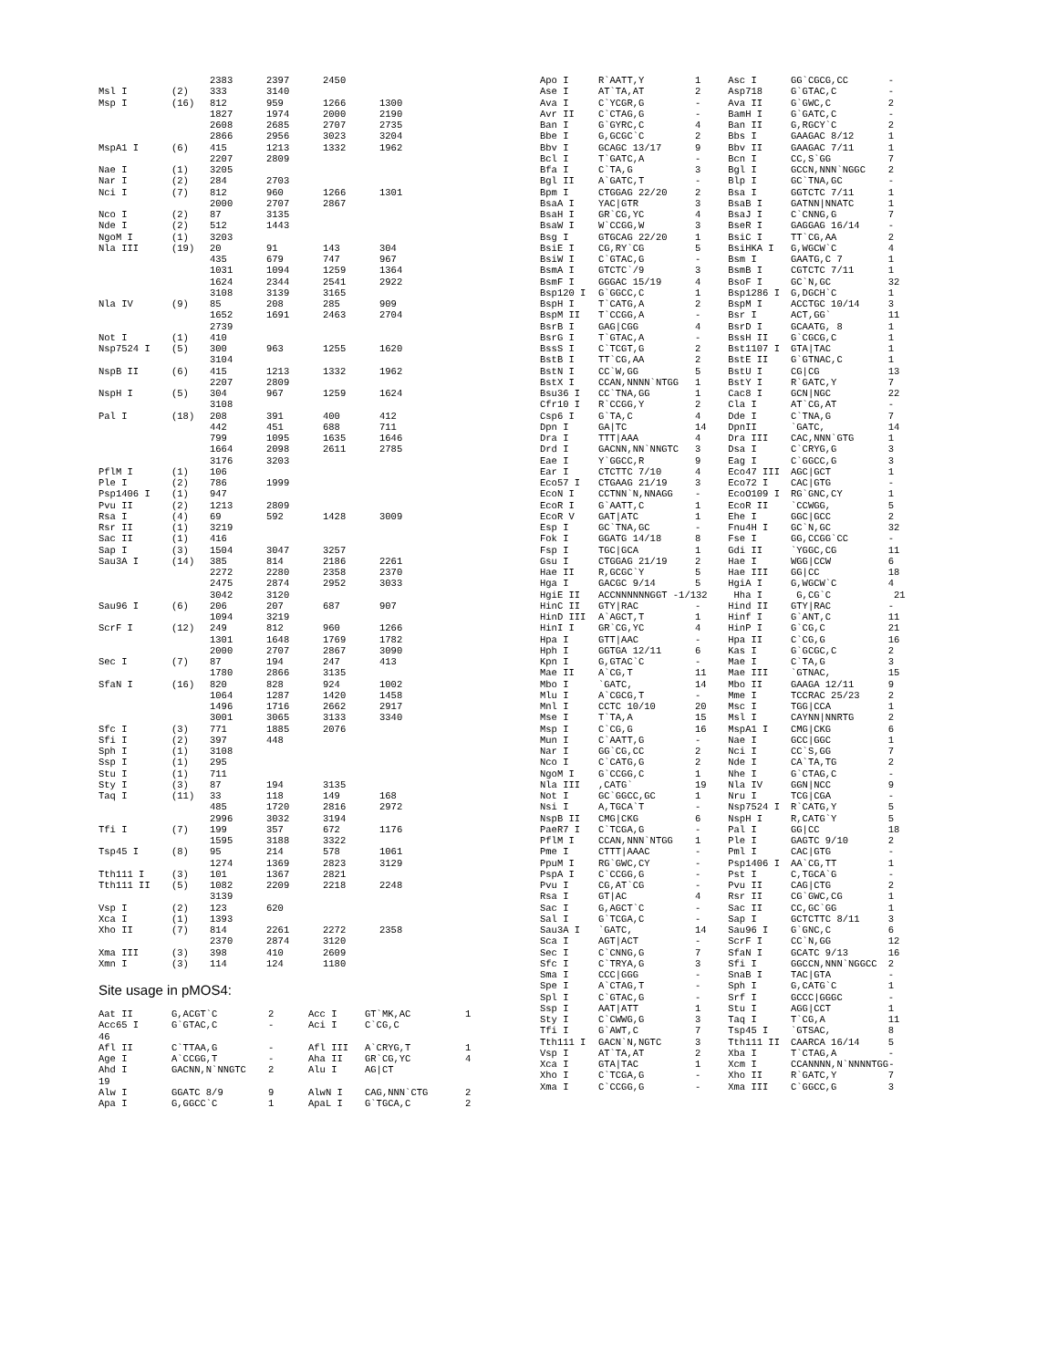| | | 2383 | 2397 | 2450 | |
| Msl I | (2) | 333 | 3140 | | |
| Msp I | (16) | 812 | 959 | 1266 | 1300 |
| | | 1827 | 1974 | 2000 | 2190 |
| | | 2608 | 2685 | 2707 | 2735 |
| | | 2866 | 2956 | 3023 | 3204 |
| MspA1 I | (6) | 415 | 1213 | 1332 | 1962 |
| | | 2207 | 2809 | | |
| Nae I | (1) | 3205 | | | |
| Nar I | (2) | 284 | 2703 | | |
| Nci I | (7) | 812 | 960 | 1266 | 1301 |
| | | 2000 | 2707 | 2867 | |
| Nco I | (2) | 87 | 3135 | | |
| Nde I | (2) | 512 | 1443 | | |
| NgoM I | (1) | 3203 | | | |
| Nla III | (19) | 20 | 91 | 143 | 304 |
| | | 435 | 679 | 747 | 967 |
| | | 1031 | 1094 | 1259 | 1364 |
| | | 1624 | 2344 | 2541 | 2922 |
| | | 3108 | 3139 | 3165 | |
| Nla IV | (9) | 85 | 208 | 285 | 909 |
| | | 1652 | 1691 | 2463 | 2704 |
| | | 2739 | | | |
| Not I | (1) | 410 | | | |
| Nsp7524 I | (5) | 300 | 963 | 1255 | 1620 |
| | | 3104 | | | |
| NspB II | (6) | 415 | 1213 | 1332 | 1962 |
| | | 2207 | 2809 | | |
| NspH I | (5) | 304 | 967 | 1259 | 1624 |
| | | 3108 | | | |
| Pal I | (18) | 208 | 391 | 400 | 412 |
| | | 442 | 451 | 688 | 711 |
| | | 799 | 1095 | 1635 | 1646 |
| | | 1664 | 2098 | 2611 | 2785 |
| | | 3176 | 3203 | | |
| PflM I | (1) | 106 | | | |
| Ple I | (2) | 786 | 1999 | | |
| Psp1406 I | (1) | 947 | | | |
| Pvu II | (2) | 1213 | 2809 | | |
| Rsa I | (4) | 69 | 592 | 1428 | 3009 |
| Rsr II | (1) | 3219 | | | |
| Sac II | (1) | 416 | | | |
| Sap I | (3) | 1504 | 3047 | 3257 | |
| Sau3A I | (14) | 385 | 814 | 2186 | 2261 |
| | | 2272 | 2280 | 2358 | 2370 |
| | | 2475 | 2874 | 2952 | 3033 |
| | | 3042 | 3120 | | |
| Sau96 I | (6) | 206 | 207 | 687 | 907 |
| | | 1094 | 3219 | | |
| ScrF I | (12) | 249 | 812 | 960 | 1266 |
| | | 1301 | 1648 | 1769 | 1782 |
| | | 2000 | 2707 | 2867 | 3090 |
| Sec I | (7) | 87 | 194 | 247 | 413 |
| | | 1780 | 2866 | 3135 | |
| SfaN I | (16) | 820 | 828 | 924 | 1002 |
| | | 1064 | 1287 | 1420 | 1458 |
| | | 1496 | 1716 | 2662 | 2917 |
| | | 3001 | 3065 | 3133 | 3340 |
| Sfc I | (3) | 771 | 1885 | 2076 | |
| Sfi I | (2) | 397 | 448 | | |
| Sph I | (1) | 3108 | | | |
| Ssp I | (1) | 295 | | | |
| Stu I | (1) | 711 | | | |
| Sty I | (3) | 87 | 194 | 3135 | |
| Taq I | (11) | 33 | 118 | 149 | 168 |
| | | 485 | 1720 | 2816 | 2972 |
| | | 2996 | 3032 | 3194 | |
| Tfi I | (7) | 199 | 357 | 672 | 1176 |
| | | 1595 | 3188 | 3322 | |
| Tsp45 I | (8) | 95 | 214 | 578 | 1061 |
| | | 1274 | 1369 | 2823 | 3129 |
| Tth111 I | (3) | 101 | 1367 | 2821 | |
| Tth111 II | (5) | 1082 | 2209 | 2218 | 2248 |
| | | 3139 | | | |
| Vsp I | (2) | 123 | 620 | | |
| Xca I | (1) | 1393 | | | |
| Xho II | (7) | 814 | 2261 | 2272 | 2358 |
| | | 2370 | 2874 | 3120 | |
| Xma III | (3) | 398 | 410 | 2609 | |
| Xmn I | (3) | 114 | 124 | 1180 | |
Site usage in pMOS4:
| Aat II | G,ACGT`C | 2 | Acc I | GT`MK,AC | 1 |
| Acc65 I | G`GTAC,C | - | Aci I | C`CG,C | |
| 46 | | | | | |
| Afl II | C`TTAA,G | - | Afl III | A`CRYG,T | 1 |
| Age I | A`CCGG,T | - | Aha II | GR`CG,YC | 4 |
| Ahd I | GACNN,N`NNGTC | 2 | Alu I | AG/CT | |
| 19 | | | | | |
| Alw I | GGATC 8/9 | 9 | AlwN I | CAG,NNN`CTG | 2 |
| Apa I | G,GGCC`C | 1 | ApaL I | G`TGCA,C | 2 |
| Apo I | R`AATT,Y | 1 | Asc I | GG`CGCG,CC | - |
| Ase I | AT`TA,AT | 2 | Asp718 | G`GTAC,C | - |
| Ava I | C`YCGR,G | - | Ava II | G`GWC,C | 2 |
| Avr II | C`CTAG,G | - | BamH I | G`GATC,C | - |
| Ban I | G`GYRC,C | 4 | Ban II | G,RGCY`C | 2 |
| Bbe I | G,GCGC`C | 2 | Bbs I | GAAGAC 8/12 | 1 |
| Bbv I | GCAGC 13/17 | 9 | Bbv II | GAAGAC 7/11 | 1 |
| Bcl I | T`GATC,A | - | Bcn I | CC,S`GG | 7 |
| Bfa I | C`TA,G | 3 | Bgl I | GCCN,NNN`NGGC | 2 |
| Bgl II | A`GATC,T | - | Blp I | GC`TNA,GC | - |
| Bpm I | CTGGAG 22/20 | 2 | Bsa I | GGTCTC 7/11 | 1 |
| BsaA I | YAC/GTR | 3 | BsaB I | GATNN/NNATC | 1 |
| BsaH I | GR`CG,YC | 4 | BsaJ I | C`CNNG,G | 7 |
| BsaW I | W`CCGG,W | 3 | BseR I | GAGGAG 16/14 | - |
| Bsg I | GTGCAG 22/20 | 1 | BsiC I | TT`CG,AA | 2 |
| BsiE I | CG,RY`CG | 5 | BsiHKA I | G,WGCW`C | 4 |
| BsiW I | C`GTAC,G | - | Bsm I | GAATG,C 7 | 1 |
| BsmA I | GTCTC`/9 | 3 | BsmB I | CGTCTC 7/11 | 1 |
| BsmF I | GGGAC 15/19 | 4 | BsoF I | GC`N,GC | 32 |
| Bsp120 I | G`GGCC,C | 1 | Bsp1286 I | G,DGCH`C | 1 |
| BspH I | T`CATG,A | 2 | BspM I | ACCTGC 10/14 | 3 |
| BspM II | T`CCGG,A | - | Bsr I | ACT,GG` | 11 |
| BsrB I | GAG/CGG | 4 | BsrD I | GCAATG, 8 | 1 |
| BsrG I | T`GTAC,A | - | BssH II | G`CGCG,C | 1 |
| BssS I | C`TCGT,G | 2 | Bst1107 I | GTA/TAC | 1 |
| BstB I | TT`CG,AA | 2 | BstE II | G`GTNAC,C | 1 |
| BstN I | CC`W,GG | 5 | BstU I | CG/CG | 13 |
| BstX I | CCAN,NNNN`NTGG | 1 | BstY I | R`GATC,Y | 7 |
| Bsu36 I | CC`TNA,GG | 1 | Cac8 I | GCN/NGC | 22 |
| Cfr10 I | R`CCGG,Y | 2 | Cla I | AT`CG,AT | - |
| Csp6 I | G`TA,C | 4 | Dde I | C`TNA,G | 7 |
| Dpn I | GA/TC | 14 | DpnII | `GATC, | 14 |
| Dra I | TTT/AAA | 4 | Dra III | CAC,NNN`GTG | 1 |
| Drd I | GACNN,NN`NNGTC | 3 | Dsa I | C`CRYG,G | 3 |
| Eae I | Y`GGCC,R | 9 | Eag I | C`GGCC,G | 3 |
| Ear I | CTCTTC 7/10 | 4 | Eco47 III | AGC/GCT | 1 |
| Eco57 I | CTGAAG 21/19 | 3 | Eco72 I | CAC/GTG | - |
| EcoN I | CCTNN`N,NNAGG | - | EcoO109 I | RG`GNC,CY | 1 |
| EcoR I | G`AATT,C | 1 | EcoR II | `CCWGG, | 5 |
| EcoR V | GAT/ATC | 1 | Ehe I | GGC/GCC | 2 |
| Esp I | GC`TNA,GC | - | Fnu4H I | GC`N,GC | 32 |
| Fok I | GGATG 14/18 | 8 | Fse I | GG,CCGG`CC | - |
| Fsp I | TGC/GCA | 1 | Gdi II | `YGGC,CG | 11 |
| Gsu I | CTGGAG 21/19 | 2 | Hae I | WGG/CCW | 6 |
| Hae II | R,GCGC`Y | 5 | Hae III | GG/CC | 18 |
| Hga I | GACGC 9/14 | 5 | HgiA I | G,WGCW`C | 4 |
| HgiE II | ACCNNNNNNGGT -1/132 | | Hha I | G,CG`C | 21 |
| HinC II | GTY/RAC | - | Hind II | GTY/RAC | - |
| HinD III | A`AGCT,T | 1 | Hinf I | G`ANT,C | 11 |
| HinI I | GR`CG,YC | 4 | HinP I | G`CG,C | 21 |
| Hpa I | GTT/AAC | - | Hpa II | C`CG,G | 16 |
| Hph I | GGTGA 12/11 | 6 | Kas I | G`GCGC,C | 2 |
| Kpn I | G,GTAC`C | - | Mae I | C`TA,G | 3 |
| Mae II | A`CG,T | 11 | Mae III | `GTNAC, | 15 |
| Mbo I | `GATC, | 14 | Mbo II | GAAGA 12/11 | 9 |
| Mlu I | A`CGCG,T | - | Mme I | TCCRAC 25/23 | 2 |
| Mnl I | CCTC 10/10 | 20 | Msc I | TGG/CCA | 1 |
| Mse I | T`TA,A | 15 | Msl I | CAYNN/NNRTG | 2 |
| Msp I | C`CG,G | 16 | MspA1 I | CMG/CKG | 6 |
| Mun I | C`AATT,G | - | Nae I | GCC/GGC | 1 |
| Nar I | GG`CG,CC | 2 | Nci I | CC`S,GG | 7 |
| Nco I | C`CATG,G | 2 | Nde I | CA`TA,TG | 2 |
| NgoM I | G`CCGG,C | 1 | Nhe I | G`CTAG,C | - |
| Nla III | ,CATG` | 19 | Nla IV | GGN/NCC | 9 |
| Not I | GC`GGCC,GC | 1 | Nru I | TCG/CGA | - |
| Nsi I | A,TGCA`T | - | Nsp7524 I | R`CATG,Y | 5 |
| NspB II | CMG/CKG | 6 | NspH I | R,CATG`Y | 5 |
| PaeR7 I | C`TCGA,G | - | Pal I | GG/CC | 18 |
| PflM I | CCAN,NNN`NTGG | 1 | Ple I | GAGTC 9/10 | 2 |
| Pme I | CTTT/AAAC | - | Pml I | CAC/GTG | - |
| PpuM I | RG`GWC,CY | - | Psp1406 I | AA`CG,TT | 1 |
| PspA I | C`CCGG,G | - | Pst I | C,TGCA`G | - |
| Pvu I | CG,AT`CG | - | Pvu II | CAG/CTG | 2 |
| Rsa I | GT/AC | 4 | Rsr II | CG`GWC,CG | 1 |
| Sac I | G,AGCT`C | - | Sac II | CC,GC`GG | 1 |
| Sal I | G`TCGA,C | - | Sap I | GCTCTTC 8/11 | 3 |
| Sau3A I | `GATC, | 14 | Sau96 I | G`GNC,C | 6 |
| Sca I | AGT/ACT | - | ScrF I | CC`N,GG | 12 |
| Sec I | C`CNNG,G | 7 | SfaN I | GCATC 9/13 | 16 |
| Sfc I | C`TRYA,G | 3 | Sfi I | GGCCN,NNN`NGGCC | 2 |
| Sma I | CCC/GGG | - | SnaB I | TAC/GTA | - |
| Spe I | A`CTAG,T | - | Sph I | G,CATG`C | 1 |
| Spl I | C`GTAC,G | - | Srf I | GCCC/GGGC | - |
| Ssp I | AAT/ATT | 1 | Stu I | AGG/CCT | 1 |
| Sty I | C`CWWG,G | 3 | Taq I | T`CG,A | 11 |
| Tfi I | G`AWT,C | 7 | Tsp45 I | `GTSAC, | 8 |
| Tth111 I | GACN`N,NGTC | 3 | Tth111 II | CAARCA 16/14 | 5 |
| Vsp I | AT`TA,AT | 2 | Xba I | T`CTAG,A | - |
| Xca I | GTA/TAC | 1 | Xcm I | CCANNNN,N`NNNNTGG- | |
| Xho I | C`TCGA,G | - | Xho II | R`GATC,Y | 7 |
| Xma I | C`CCGG,G | - | Xma III | C`GGCC,G | 3 |